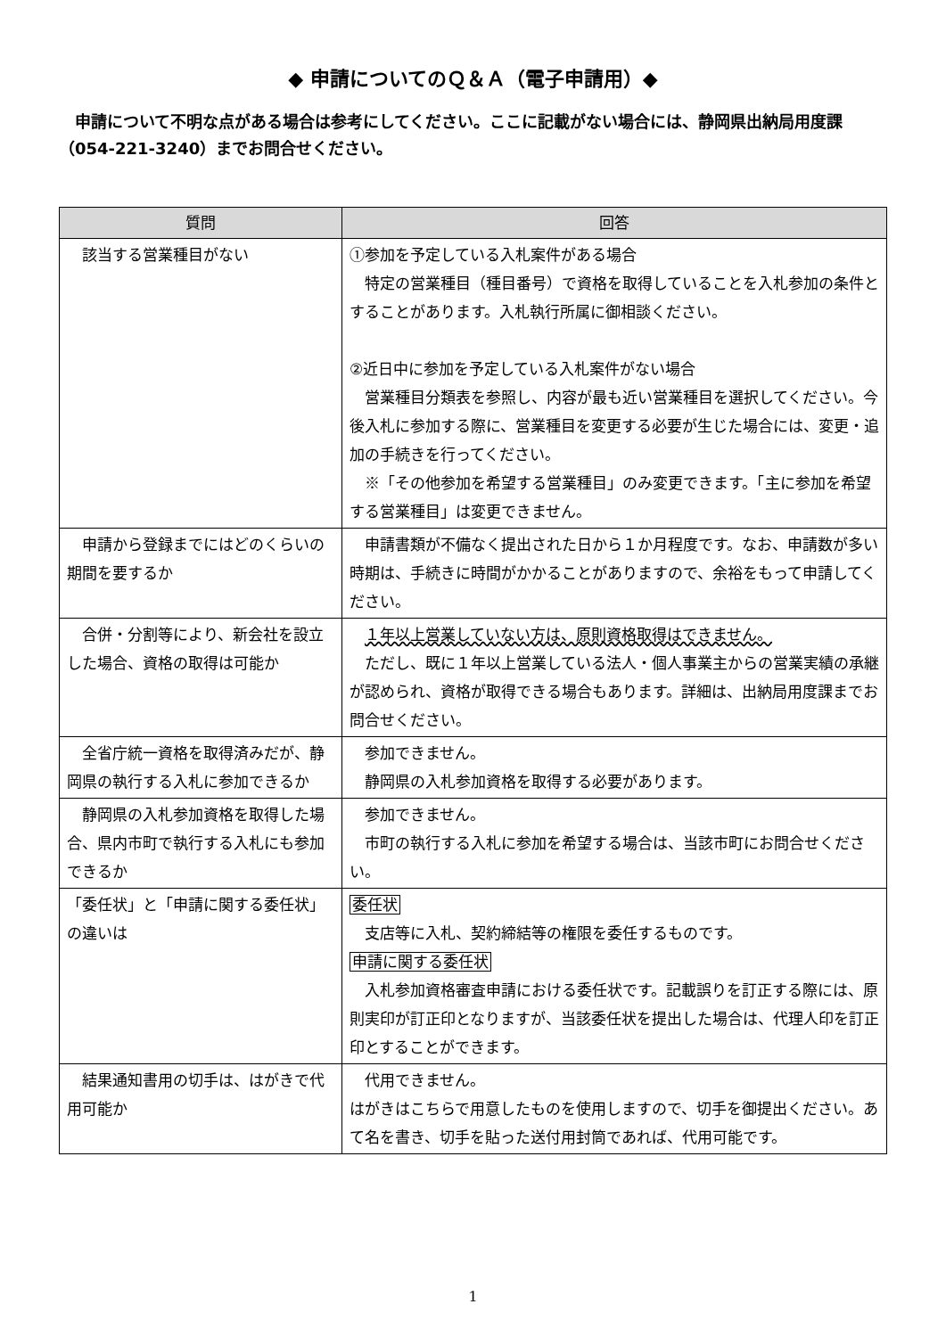◆ 申請についてのＱ＆Ａ（電子申請用）◆
申請について不明な点がある場合は参考にしてください。ここに記載がない場合には、静岡県出納局用度課（054-221-3240）までお問合せください。
| 質問 | 回答 |
| --- | --- |
| 該当する営業種目がない | ①参加を予定している入札案件がある場合 特定の営業種目（種目番号）で資格を取得していることを入札参加の条件とすることがあります。入札執行所属に御相談ください。 ②近日中に参加を予定している入札案件がない場合 営業種目分類表を参照し、内容が最も近い営業種目を選択してください。今後入札に参加する際に、営業種目を変更する必要が生じた場合には、変更・追加の手続きを行ってください。 ※「その他参加を希望する営業種目」のみ変更できます。「主に参加を希望する営業種目」は変更できません。 |
| 申請から登録までにはどのくらいの期間を要するか | 申請書類が不備なく提出された日から１か月程度です。なお、申請数が多い時期は、手続きに時間がかかることがありますので、余裕をもって申請してください。 |
| 合併・分割等により、新会社を設立した場合、資格の取得は可能か | １年以上営業していない方は、原則資格取得はできません。 ただし、既に１年以上営業している法人・個人事業主からの営業実績の承継が認められ、資格が取得できる場合もあります。詳細は、出納局用度課までお問合せください。 |
| 全省庁統一資格を取得済みだが、静岡県の執行する入札に参加できるか | 参加できません。 静岡県の入札参加資格を取得する必要があります。 |
| 静岡県の入札参加資格を取得した場合、県内市町で執行する入札にも参加できるか | 参加できません。 市町の執行する入札に参加を希望する場合は、当該市町にお問合せください。 |
| 「委任状」と「申請に関する委任状」の違いは | 委任状 支店等に入札、契約締結等の権限を委任するものです。 申請に関する委任状 入札参加資格審査申請における委任状です。記載誤りを訂正する際には、原則実印が訂正印となりますが、当該委任状を提出した場合は、代理人印を訂正印とすることができます。 |
| 結果通知書用の切手は、はがきで代用可能か | 代用できません。 はがきはこちらで用意したものを使用しますので、切手を御提出ください。あて名を書き、切手を貼った送付用封筒であれば、代用可能です。 |
1